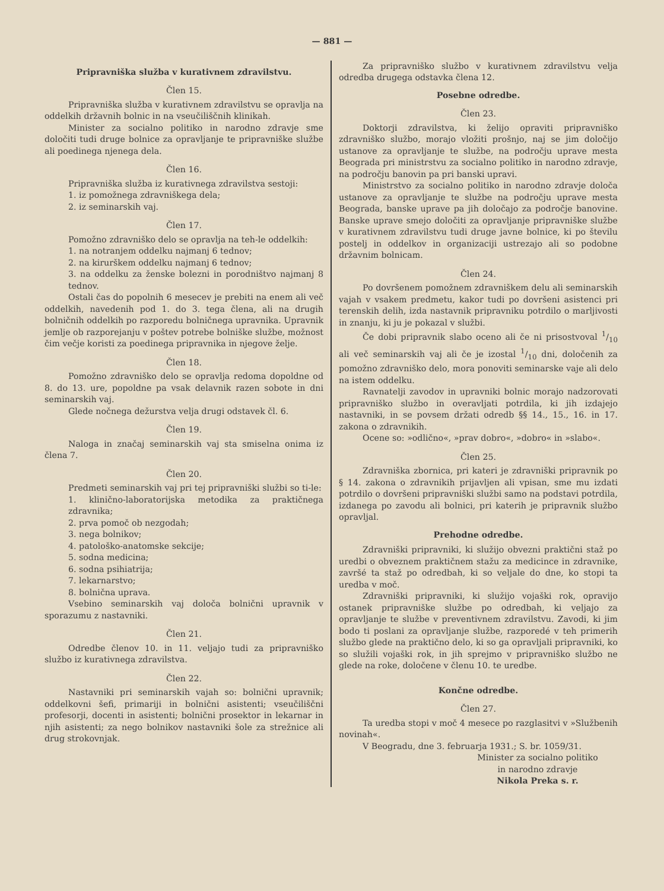— 881 —
Pripravniška služba v kurativnem zdravilstvu.
Člen 15.
Pripravniška služba v kurativnem zdravilstvu se opravlja na oddelkih državnih bolnic in na vseučiliščnih klinikah.
Minister za socialno politiko in narodno zdravje sme določiti tudi druge bolnice za opravljanje te pripravniške službe ali poedinega njenega dela.
Člen 16.
Pripravniška služba iz kurativnega zdravilstva sestoji:
1. iz pomožnega zdravniškega dela;
2. iz seminarskih vaj.
Člen 17.
Pomožno zdravniško delo se opravlja na teh-le oddelkih:
1. na notranjem oddelku najmanj 6 tednov;
2. na kirurškem oddelku najmanj 6 tednov;
3. na oddelku za ženske bolezni in porodništvo najmanj 8 tednov.
Ostali čas do popolnih 6 mesecev je prebiti na enem ali več oddelkih, navedenih pod 1. do 3. tega člena, ali na drugih bolničnih oddelkih po razporedu bolničnega upravnika. Upravnik jemlje ob razporejanju v poštev potrebe bolniške službe, možnost čim večje koristi za poedinega pripravnika in njegove želje.
Člen 18.
Pomožno zdravniško delo se opravlja redoma dopoldne od 8. do 13. ure, popoldne pa vsak delavnik razen sobote in dni seminarskih vaj.
Glede nočnega dežurstva velja drugi odstavek čl. 6.
Člen 19.
Naloga in značaj seminarskih vaj sta smiselna onima iz člena 7.
Člen 20.
Predmeti seminarskih vaj pri tej pripravniški službi so ti-le:
1. klinično-laboratorijska metodika za praktičnega zdravnika;
2. prva pomoč ob nezgodah;
3. nega bolnikov;
4. patološko-anatomske sekcije;
5. sodna medicina;
6. sodna psihiatrija;
7. lekarnarstvo;
8. bolnična uprava.
Vsebino seminarskih vaj določa bolnični upravnik v sporazumu z nastavniki.
Člen 21.
Odredbe členov 10. in 11. veljajo tudi za pripravniško službo iz kurativnega zdravilstva.
Člen 22.
Nastavniki pri seminarskih vajah so: bolnični upravnik; oddelkovni šefi, primariji in bolnični asistenti; vseučiliščni profesorji, docenti in asistenti; bolnični prosektor in lekarnar in njih asistenti; za nego bolnikov nastavniki šole za strežnice ali drug strokovnjak.
Za pripravniško službo v kurativnem zdravilstvu velja odredba drugega odstavka člena 12.
Posebne odredbe.
Člen 23.
Doktorji zdravilstva, ki želijo opraviti pripravniško zdravniško službo, morajo vložiti prošnjo, naj se jim določijo ustanove za opravljanje te službe, na področju uprave mesta Beograda pri ministrstvu za socialno politiko in narodno zdravje, na področju banovin pa pri banski upravi.
Ministrstvo za socialno politiko in narodno zdravje določa ustanove za opravljanje te službe na področju uprave mesta Beograda, banske uprave pa jih določajo za področje banovine. Banske uprave smejo določiti za opravljanje pripravniške službe v kurativnem zdravilstvu tudi druge javne bolnice, ki po številu postelj in oddelkov in organizaciji ustrezajo ali so podobne državnim bolnicam.
Člen 24.
Po dovršenem pomožnem zdravniškem delu ali seminarskih vajah v vsakem predmetu, kakor tudi po dovršeni asistenci pri terenskih delih, izda nastavnik pripravniku potrdilo o marljivosti in znanju, ki ju je pokazal v službi.
Če dobi pripravnik slabo oceno ali če ni prisostvoval 1/10 ali več seminarskih vaj ali če je izostal 1/10 dni, določenih za pomožno zdravniško delo, mora ponoviti seminarske vaje ali delo na istem oddelku.
Ravnatelji zavodov in upravniki bolnic morajo nadzorovati pripravniško službo in overavljati potrdila, ki jih izdajejo nastavniki, in se povsem držati odredb §§ 14., 15., 16. in 17. zakona o zdravnikih.
Ocene so: »odlično«, »prav dobro«, »dobro« in »slabo«.
Člen 25.
Zdravniška zbornica, pri kateri je zdravniški pripravnik po § 14. zakona o zdravnikih prijavljen ali vpisan, sme mu izdati potrdilo o dovršeni pripravniški službi samo na podstavi potrdila, izdanega po zavodu ali bolnici, pri katerih je pripravnik službo opravljal.
Prehodne odredbe.
Zdravniški pripravniki, ki služijo obvezni praktični staž po uredbi o obveznem praktičnem stažu za medicince in zdravnike, završé ta staž po odredbah, ki so veljale do dne, ko stopi ta uredba v moč.
Zdravniški pripravniki, ki služijo vojaški rok, opravijo ostanek pripravniške službe po odredbah, ki veljajo za opravljanje te službe v preventivnem zdravilstvu. Zavodi, ki jim bodo ti poslani za opravljanje službe, razporedé v teh primerih službo glede na praktično delo, ki so ga opravljali pripravniki, ko so služili vojaški rok, in jih sprejmo v pripravniško službo ne glede na roke, določene v členu 10. te uredbe.
Končne odredbe.
Člen 27.
Ta uredba stopi v moč 4 mesece po razglasitvi v »Službenih novinah«.
V Beogradu, dne 3. februarja 1931.; S. br. 1059/31.
Minister za socialno politiko
in narodno zdravje
Nikola Preka s. r.